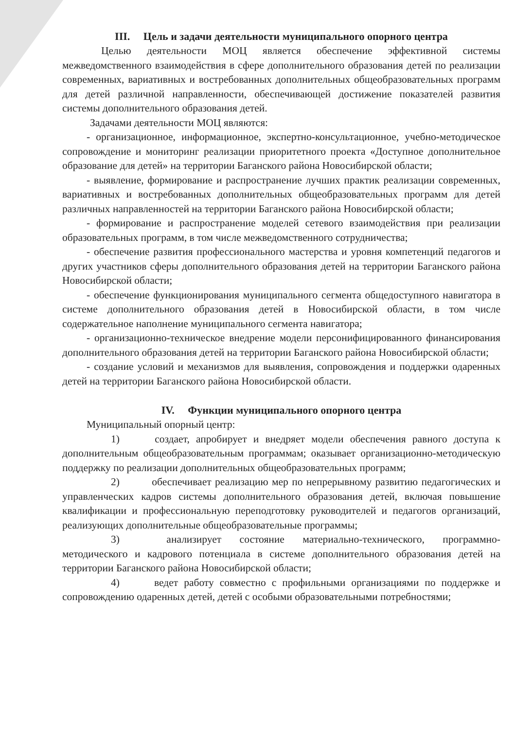III. Цель и задачи деятельности муниципального опорного центра
Целью деятельности МОЦ является обеспечение эффективной системы межведомственного взаимодействия в сфере дополнительного образования детей по реализации современных, вариативных и востребованных дополнительных общеобразовательных программ для детей различной направленности, обеспечивающей достижение показателей развития системы дополнительного образования детей.
Задачами деятельности МОЦ являются:
- организационное, информационное, экспертно-консультационное, учебно-методическое сопровождение и мониторинг реализации приоритетного проекта «Доступное дополнительное образование для детей» на территории Баганского района Новосибирской области;
- выявление, формирование и распространение лучших практик реализации современных, вариативных и востребованных дополнительных общеобразовательных программ для детей различных направленностей на территории Баганского района Новосибирской области;
- формирование и распространение моделей сетевого взаимодействия при реализации образовательных программ, в том числе межведомственного сотрудничества;
- обеспечение развития профессионального мастерства и уровня компетенций педагогов и других участников сферы дополнительного образования детей на территории Баганского района Новосибирской области;
- обеспечение функционирования муниципального сегмента общедоступного навигатора в системе дополнительного образования детей в Новосибирской области, в том числе содержательное наполнение муниципального сегмента навигатора;
- организационно-техническое внедрение модели персонифицированного финансирования дополнительного образования детей на территории Баганского района Новосибирской области;
- создание условий и механизмов для выявления, сопровождения и поддержки одаренных детей на территории Баганского района Новосибирской области.
IV. Функции муниципального опорного центра
Муниципальный опорный центр:
1) создает, апробирует и внедряет модели обеспечения равного доступа к дополнительным общеобразовательным программам; оказывает организационно-методическую поддержку по реализации дополнительных общеобразовательных программ;
2) обеспечивает реализацию мер по непрерывному развитию педагогических и управленческих кадров системы дополнительного образования детей, включая повышение квалификации и профессиональную переподготовку руководителей и педагогов организаций, реализующих дополнительные общеобразовательные программы;
3) анализирует состояние материально-технического, программно-методического и кадрового потенциала в системе дополнительного образования детей на территории Баганского района Новосибирской области;
4) ведет работу совместно с профильными организациями по поддержке и сопровождению одаренных детей, детей с особыми образовательными потребностями;